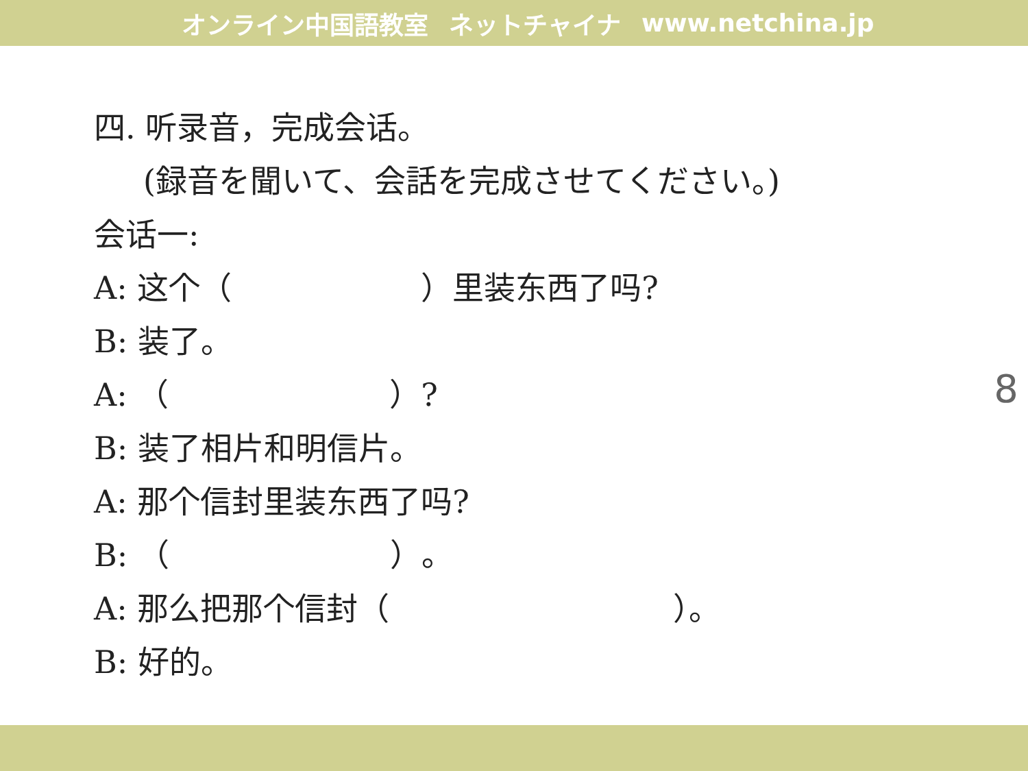オンライン中国語教室 ネットチャイナ www.netchina.jp
四. 听录音，完成会话。
(録音を聞いて、会話を完成させてください。)
会话一:
A: 这个（　　　　　　）里装东西了吗?
B: 装了。
A: （　　　　　　　）?
B: 装了相片和明信片。
A: 那个信封里装东西了吗?
B: （　　　　　　　）。
A: 那么把那个信封（　　　　　　　　　）。
B: 好的。
8